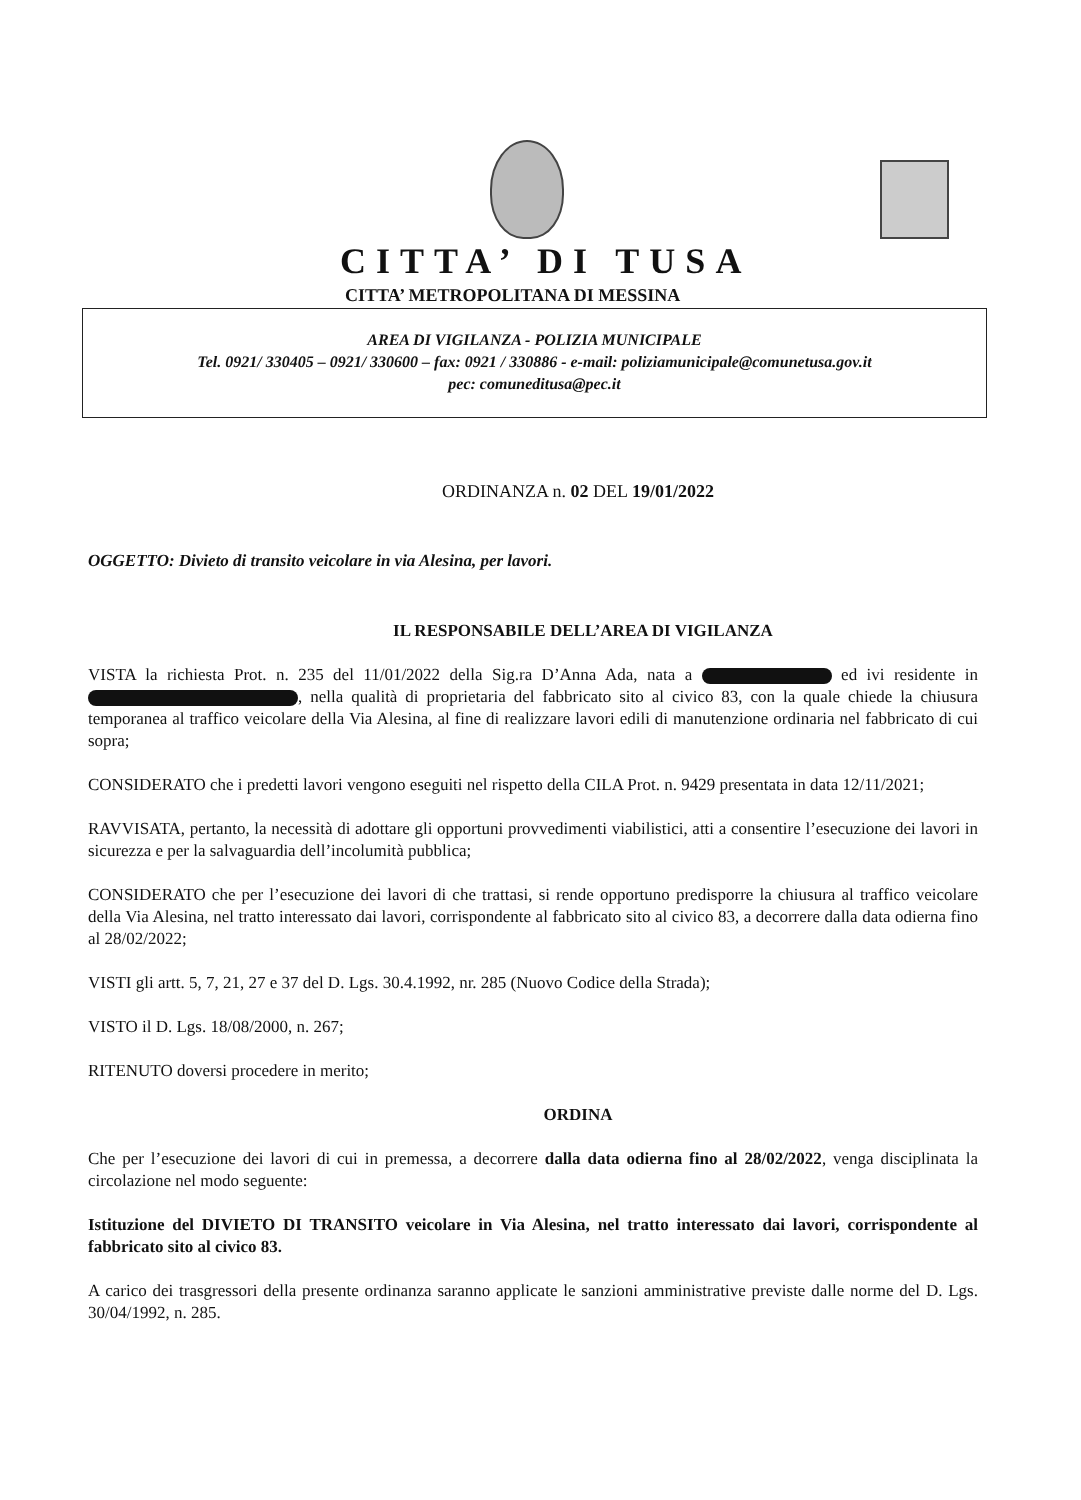CITTA’ DI TUSA
CITTA’ METROPOLITANA DI MESSINA
AREA DI VIGILANZA - POLIZIA MUNICIPALE
Tel. 0921/ 330405 – 0921/ 330600 – fax: 0921 / 330886 - e-mail: poliziamunicipale@comunetusa.gov.it
pec: comuneditusa@pec.it
ORDINANZA n. 02 DEL 19/01/2022
OGGETTO: Divieto di transito veicolare in via Alesina, per lavori.
IL RESPONSABILE DELL’AREA DI VIGILANZA
VISTA la richiesta Prot. n. 235 del 11/01/2022 della Sig.ra D’Anna Ada, nata a ed ivi residente in , nella qualità di proprietaria del fabbricato sito al civico 83, con la quale chiede la chiusura temporanea al traffico veicolare della Via Alesina, al fine di realizzare lavori edili di manutenzione ordinaria nel fabbricato di cui sopra;
CONSIDERATO che i predetti lavori vengono eseguiti nel rispetto della CILA Prot. n. 9429 presentata in data 12/11/2021;
RAVVISATA, pertanto, la necessità di adottare gli opportuni provvedimenti viabilistici, atti a consentire l’esecuzione dei lavori in sicurezza e per la salvaguardia dell’incolumità pubblica;
CONSIDERATO che per l’esecuzione dei lavori di che trattasi, si rende opportuno predisporre la chiusura al traffico veicolare della Via Alesina, nel tratto interessato dai lavori, corrispondente al fabbricato sito al civico 83, a decorrere dalla data odierna fino al 28/02/2022;
VISTI gli artt. 5, 7, 21, 27 e 37 del D. Lgs. 30.4.1992, nr. 285 (Nuovo Codice della Strada);
VISTO il D. Lgs. 18/08/2000, n. 267;
RITENUTO doversi procedere in merito;
ORDINA
Che per l’esecuzione dei lavori di cui in premessa, a decorrere dalla data odierna fino al 28/02/2022, venga disciplinata la circolazione nel modo seguente:
Istituzione del DIVIETO DI TRANSITO veicolare in Via Alesina, nel tratto interessato dai lavori, corrispondente al fabbricato sito al civico 83.
A carico dei trasgressori della presente ordinanza saranno applicate le sanzioni amministrative previste dalle norme del D. Lgs. 30/04/1992, n. 285.